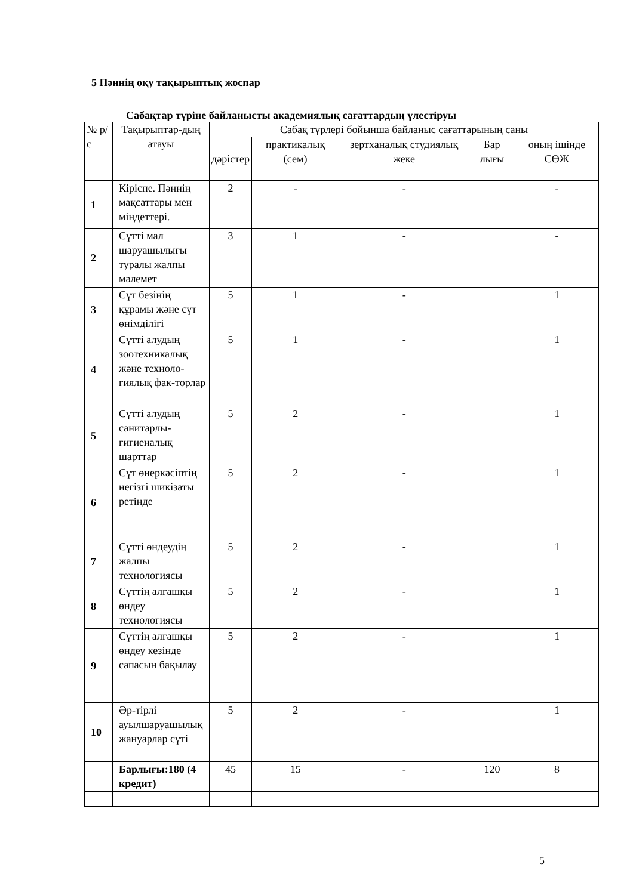5 Пәннің оқу тақырыптық жоспар
Сабақтар түріне байланысты академиялық сағаттардың үлестіруы
| № р/с | Тақырыптар-дың атауы | Сабақ түрлері бойынша байланыс сағаттарының саны | | | | |
| --- | --- | --- | --- | --- | --- | --- |
| | | дәрістер | практикалық (сем) | зертханалық студиялық жеке | Бар лығы | оның ішінде СӨЖ |
| 1 | Кіріспе. Пәннің мақсаттары мен міндеттері. | 2 | - | - | | - |
| 2 | Сүтті мал шаруашылығы туралы жалпы мәлемет | 3 | 1 | - | | - |
| 3 | Сүт безінің құрамы және сүт өнімділігі | 5 | 1 | - | | 1 |
| 4 | Сүтті алудың зоотехникалық және техноло-гиялық фак-торлар | 5 | 1 | - | | 1 |
| 5 | Сүтті алудың санитарлы-гигиеналық шарттар | 5 | 2 | - | | 1 |
| 6 | Сүт өнеркәсіптің негізгі шикізаты ретінде | 5 | 2 | - | | 1 |
| 7 | Сүтті өндеудің жалпы технологиясы | 5 | 2 | - | | 1 |
| 8 | Сүттің алғашқы өндеу технологиясы | 5 | 2 | - | | 1 |
| 9 | Сүттің алғашқы өндеу кезінде сапасын бақылау | 5 | 2 | - | | 1 |
| 10 | Әр-тірлі ауылшаруашылық жануарлар сүті | 5 | 2 | - | | 1 |
| | Барлығы:180 (4 кредит) | 45 | 15 | - | 120 | 8 |
5